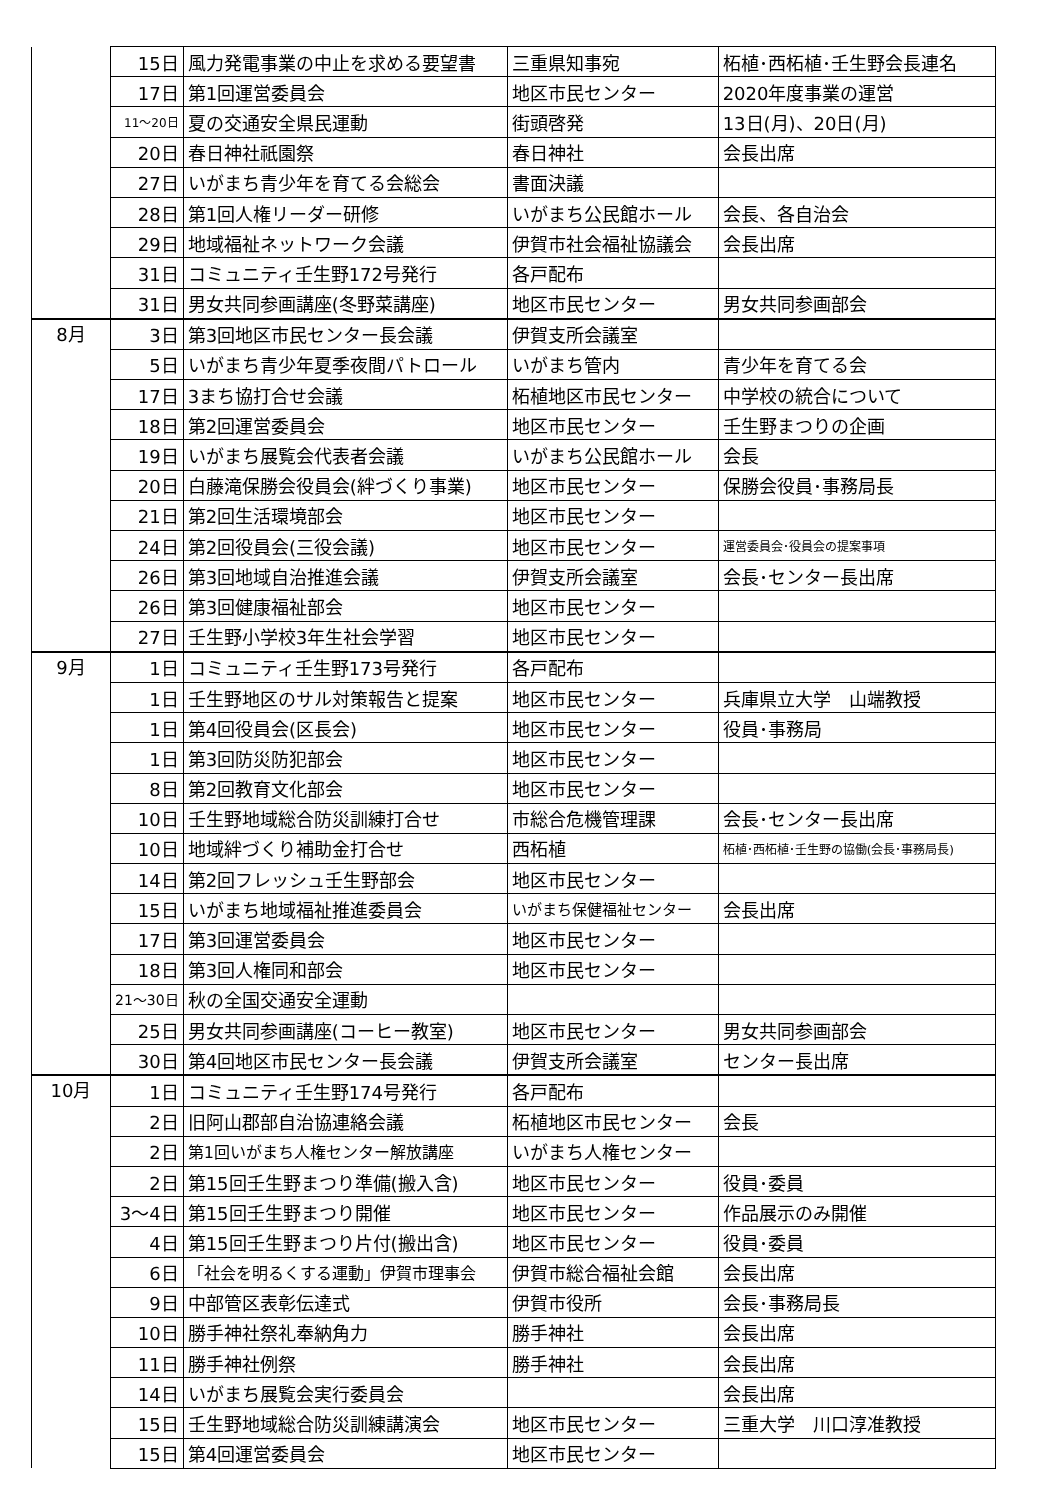| | 15日 | 風力発電事業の中止を求める要望書 | 三重県知事宛 | 柘植･西柘植･壬生野会長連名 |
| | 17日 | 第1回運営委員会 | 地区市民センター | 2020年度事業の運営 |
| | 11～20日 | 夏の交通安全県民運動 | 街頭啓発 | 13日(月)、20日(月) |
| | 20日 | 春日神社祇園祭 | 春日神社 | 会長出席 |
| | 27日 | いがまち青少年を育てる会総会 | 書面決議 | |
| | 28日 | 第1回人権リーダー研修 | いがまち公民館ホール | 会長、各自治会 |
| | 29日 | 地域福祉ネットワーク会議 | 伊賀市社会福祉協議会 | 会長出席 |
| | 31日 | コミュニティ壬生野172号発行 | 各戸配布 | |
| | 31日 | 男女共同参画講座(冬野菜講座) | 地区市民センター | 男女共同参画部会 |
| 8月 | 3日 | 第3回地区市民センター長会議 | 伊賀支所会議室 | |
| | 5日 | いがまち青少年夏季夜間パトロール | いがまち管内 | 青少年を育てる会 |
| | 17日 | 3まち協打合せ会議 | 柘植地区市民センター | 中学校の統合について |
| | 18日 | 第2回運営委員会 | 地区市民センター | 壬生野まつりの企画 |
| | 19日 | いがまち展覧会代表者会議 | いがまち公民館ホール | 会長 |
| | 20日 | 白藤滝保勝会役員会(絆づくり事業) | 地区市民センター | 保勝会役員･事務局長 |
| | 21日 | 第2回生活環境部会 | 地区市民センター | |
| | 24日 | 第2回役員会(三役会議) | 地区市民センター | 運営委員会･役員会の提案事項 |
| | 26日 | 第3回地域自治推進会議 | 伊賀支所会議室 | 会長･センター長出席 |
| | 26日 | 第3回健康福祉部会 | 地区市民センター | |
| | 27日 | 壬生野小学校3年生社会学習 | 地区市民センター | |
| 9月 | 1日 | コミュニティ壬生野173号発行 | 各戸配布 | |
| | 1日 | 壬生野地区のサル対策報告と提案 | 地区市民センター | 兵庫県立大学 山端教授 |
| | 1日 | 第4回役員会(区長会) | 地区市民センター | 役員･事務局 |
| | 1日 | 第3回防災防犯部会 | 地区市民センター | |
| | 8日 | 第2回教育文化部会 | 地区市民センター | |
| | 10日 | 壬生野地域総合防災訓練打合せ | 市総合危機管理課 | 会長･センター長出席 |
| | 10日 | 地域絆づくり補助金打合せ | 西柘植 | 柘植･西柘植･壬生野の協働(会長･事務局長) |
| | 14日 | 第2回フレッシュ壬生野部会 | 地区市民センター | |
| | 15日 | いがまち地域福祉推進委員会 | いがまち保健福祉センター | 会長出席 |
| | 17日 | 第3回運営委員会 | 地区市民センター | |
| | 18日 | 第3回人権同和部会 | 地区市民センター | |
| | 21～30日 | 秋の全国交通安全運動 | | |
| | 25日 | 男女共同参画講座(コーヒー教室) | 地区市民センター | 男女共同参画部会 |
| | 30日 | 第4回地区市民センター長会議 | 伊賀支所会議室 | センター長出席 |
| 10月 | 1日 | コミュニティ壬生野174号発行 | 各戸配布 | |
| | 2日 | 旧阿山郡部自治協連絡会議 | 柘植地区市民センター | 会長 |
| | 2日 | 第1回いがまち人権センター解放講座 | いがまち人権センター | |
| | 2日 | 第15回壬生野まつり準備(搬入含) | 地区市民センター | 役員･委員 |
| | 3～4日 | 第15回壬生野まつり開催 | 地区市民センター | 作品展示のみ開催 |
| | 4日 | 第15回壬生野まつり片付(搬出含) | 地区市民センター | 役員･委員 |
| | 6日 | 「社会を明るくする運動」伊賀市理事会 | 伊賀市総合福祉会館 | 会長出席 |
| | 9日 | 中部管区表彰伝達式 | 伊賀市役所 | 会長･事務局長 |
| | 10日 | 勝手神社祭礼奉納角力 | 勝手神社 | 会長出席 |
| | 11日 | 勝手神社例祭 | 勝手神社 | 会長出席 |
| | 14日 | いがまち展覧会実行委員会 | | 会長出席 |
| | 15日 | 壬生野地域総合防災訓練講演会 | 地区市民センター | 三重大学 川口淳准教授 |
| | 15日 | 第4回運営委員会 | 地区市民センター | |